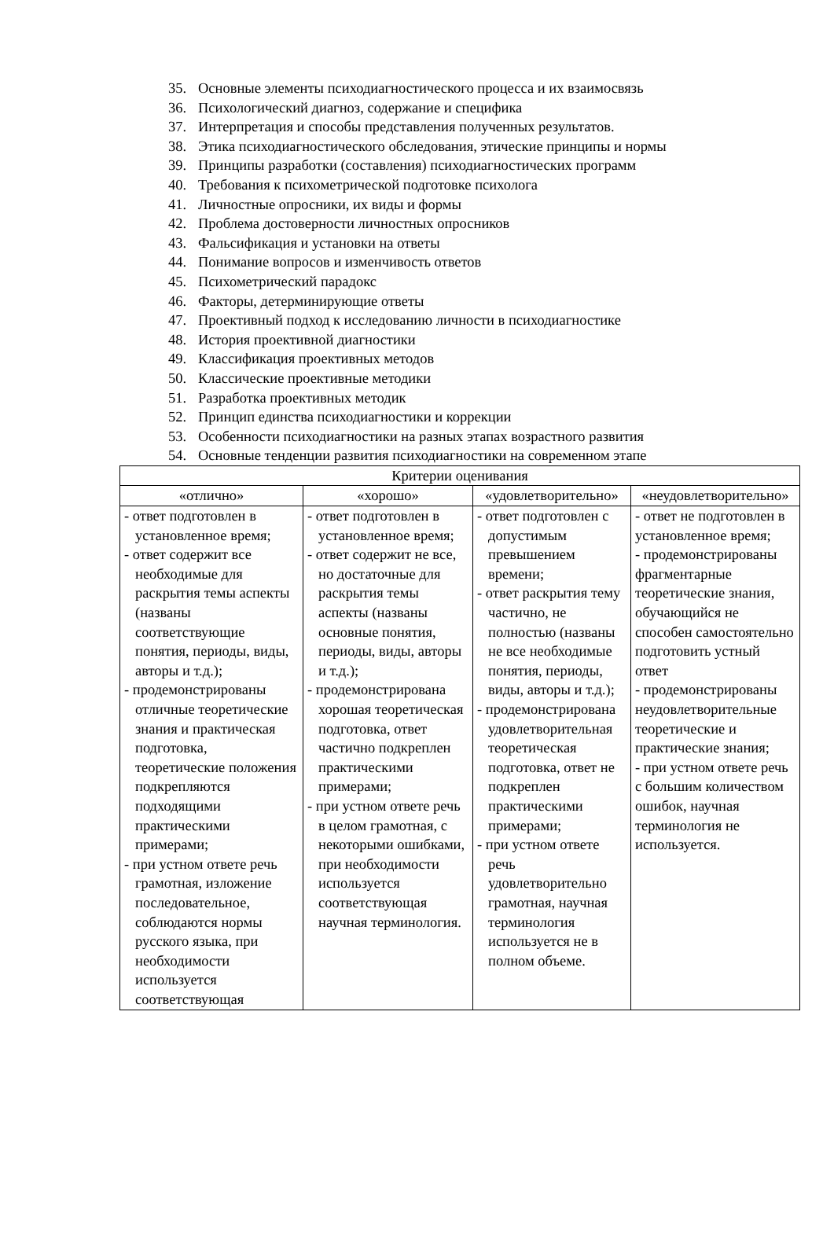35. Основные элементы психодиагностического процесса и их взаимосвязь
36. Психологический диагноз, содержание и специфика
37. Интерпретация и способы представления полученных результатов.
38. Этика психодиагностического обследования, этические принципы и нормы
39. Принципы разработки (составления) психодиагностических программ
40. Требования к психометрической подготовке психолога
41. Личностные опросники, их виды и формы
42. Проблема достоверности личностных опросников
43. Фальсификация и установки на ответы
44. Понимание вопросов и изменчивость ответов
45. Психометрический парадокс
46. Факторы, детерминирующие ответы
47. Проективный подход к исследованию личности в психодиагностике
48. История проективной диагностики
49. Классификация проективных методов
50. Классические проективные методики
51. Разработка проективных методик
52. Принцип единства психодиагностики и коррекции
53. Особенности психодиагностики на разных этапах возрастного развития
54. Основные тенденции развития психодиагностики на современном этапе
| Критерии оценивания | | | |
| --- | --- | --- | --- |
| «отлично» | «хорошо» | «удовлетворительно» | «неудовлетворительно» |
| - ответ подготовлен в установленное время; - ответ содержит все необходимые для раскрытия темы аспекты (названы соответствующие понятия, периоды, виды, авторы и т.д.); - продемонстрированы отличные теоретические знания и практическая подготовка, теоретические положения подкрепляются подходящими практическими примерами; - при устном ответе речь грамотная, изложение последовательное, соблюдаются нормы русского языка, при необходимости используется соответствующая | - ответ подготовлен в установленное время; - ответ содержит не все, но достаточные для раскрытия темы аспекты (названы основные понятия, периоды, виды, авторы и т.д.); - продемонстрирована хорошая теоретическая подготовка, ответ частично подкреплен практическими примерами; - при устном ответе речь в целом грамотная, с некоторыми ошибками, при необходимости используется соответствующая научная терминология. | - ответ подготовлен с допустимым превышением времени; - ответ раскрытия тему частично, не полностью (названы не все необходимые понятия, периоды, виды, авторы и т.д.); - продемонстрирована удовлетворительная теоретическая подготовка, ответ не подкреплен практическими примерами; - при устном ответе речь удовлетворительно грамотная, научная терминология используется не в полном объеме. | - ответ не подготовлен в установленное время; - продемонстрированы фрагментарные теоретические знания, обучающийся не способен самостоятельно подготовить устный ответ - продемонстрированы неудовлетворительные теоретические и практические знания; - при устном ответе речь с большим количеством ошибок, научная терминология не используется. |